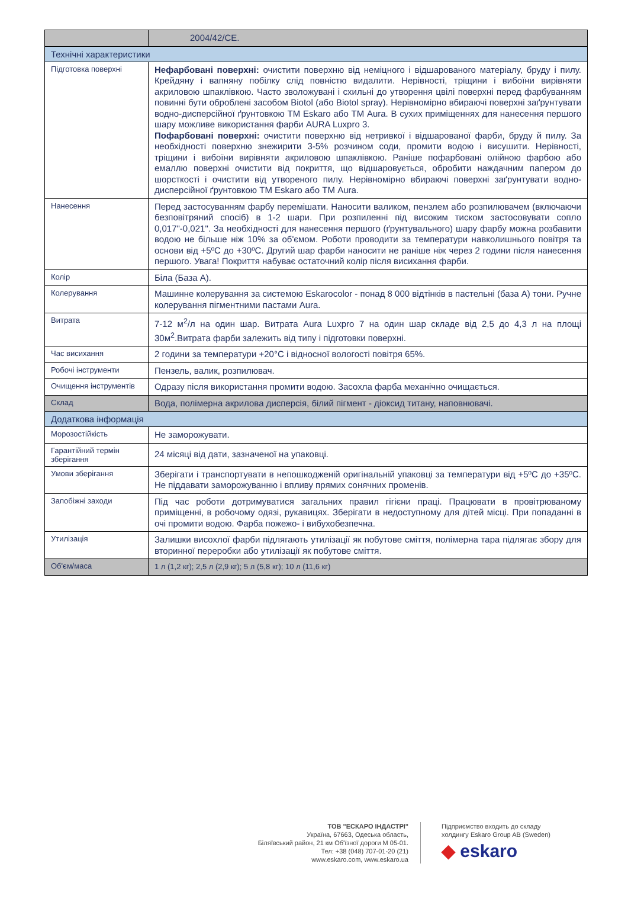| | 2004/42/CE. |
| Технічні характеристики | |
| Підготовка поверхні | Нефарбовані поверхні: очистити поверхню від неміцного і відшарованого матеріалу, бруду і пилу. Крейдяну і вапняну побілку слід повністю видалити. Нерівності, тріщини і вибоїни вирівняти акриловою шпаклівкою. Часто зволожувані і схильні до утворення цвілі поверхні перед фарбуванням повинні бути оброблені засобом Biotol (або Biotol spray). Нерівномірно вбираючі поверхні заґрунтувати водно-дисперсійної ґрунтовкою ТМ Eskaro або ТМ Aura. В сухих приміщеннях для нанесення першого шару можливе використання фарби AURA Luxpro 3. Пофарбовані поверхні: очистити поверхню від нетривкої і відшарованої фарби, бруду й пилу. За необхідності поверхню знежирити 3-5% розчином соди, промити водою і висушити. Нерівності, тріщини і вибоїни вирівняти акриловою шпаклівкою. Раніше пофарбовані олійною фарбою або емаллю поверхні очистити від покриття, що відшаровується, обробити наждачним папером до шорсткості і очистити від утвореного пилу. Нерівномірно вбираючі поверхні заґрунтувати водно-дисперсійної ґрунтовкою ТМ Eskaro або ТМ Aura. |
| Нанесення | Перед застосуванням фарбу перемішати. Наносити валиком, пензлем або розпилювачем (включаючи безповітряний спосіб) в 1-2 шари. При розпиленні під високим тиском застосовувати сопло 0,017"-0,021". За необхідності для нанесення першого (ґрунтувального) шару фарбу можна розбавити водою не більше ніж 10% за об'ємом. Роботи проводити за температури навколишнього повітря та основи від +5ºС до +30ºС. Другий шар фарби наносити не раніше ніж через 2 години після нанесення першого. Увага! Покриття набуває остаточний колір після висихання фарби. |
| Колір | Біла (База А). |
| Колерування | Машинне колерування за системою Eskarocolor - понад 8 000 відтінків в пастельні (база А) тони. Ручне колерування пігментними пастами Aura. |
| Витрата | 7-12 м<sup>2</sup>/л на один шар. Витрата Aura Luxpro 7 на один шар складе від 2,5 до 4,3 л на площі 30м<sup>2</sup>.Витрата фарби залежить від типу і підготовки поверхні. |
| Час висихання | 2 години за температури +20°С і відносної вологості повітря 65%. |
| Робочі інструменти | Пензель, валик, розпилювач. |
| Очищення інструментів | Одразу після використання промити водою. Засохла фарба механічно очищається. |
| Склад | Вода, полімерна акрилова дисперсія, білий пігмент - діоксид титану, наповнювачі. |
| Додаткова інформація | |
| Морозостійкість | Не заморожувати. |
| Гарантійний термін зберігання | 24 місяці від дати, зазначеної на упаковці. |
| Умови зберігання | Зберігати і транспортувати в непошкодженій оригінальній упаковці за температури від +5ºС до +35ºС. Не піддавати заморожуванню і впливу прямих сонячних променів. |
| Запобіжні заходи | Під час роботи дотримуватися загальних правил гігієни праці. Працювати в провітрюваному приміщенні, в робочому одязі, рукавицях. Зберігати в недоступному для дітей місці. При попаданні в очі промити водою. Фарба пожежо- і вибухобезпечна. |
| Утилізація | Залишки висохлої фарби підлягають утилізації як побутове сміття, полімерна тара підлягає збору для вторинної переробки або утилізації як побутове сміття. |
| Об'єм/маса | 1 л (1,2 кг); 2,5 л (2,9 кг); 5 л (5,8 кг); 10 л (11,6 кг) |
ТОВ "ЕСКАРО ІНДАСТРІ"
Україна, 67663, Одеська область,
Біляївський район, 21 км Об'їзної дороги М 05-01.
Тел: +38 (048) 707-01-20 (21)
www.eskaro.com, www.eskaro.ua
Підприємство входить до складу
холдингу Eskaro Group AB (Sweden)
◆ eskaro